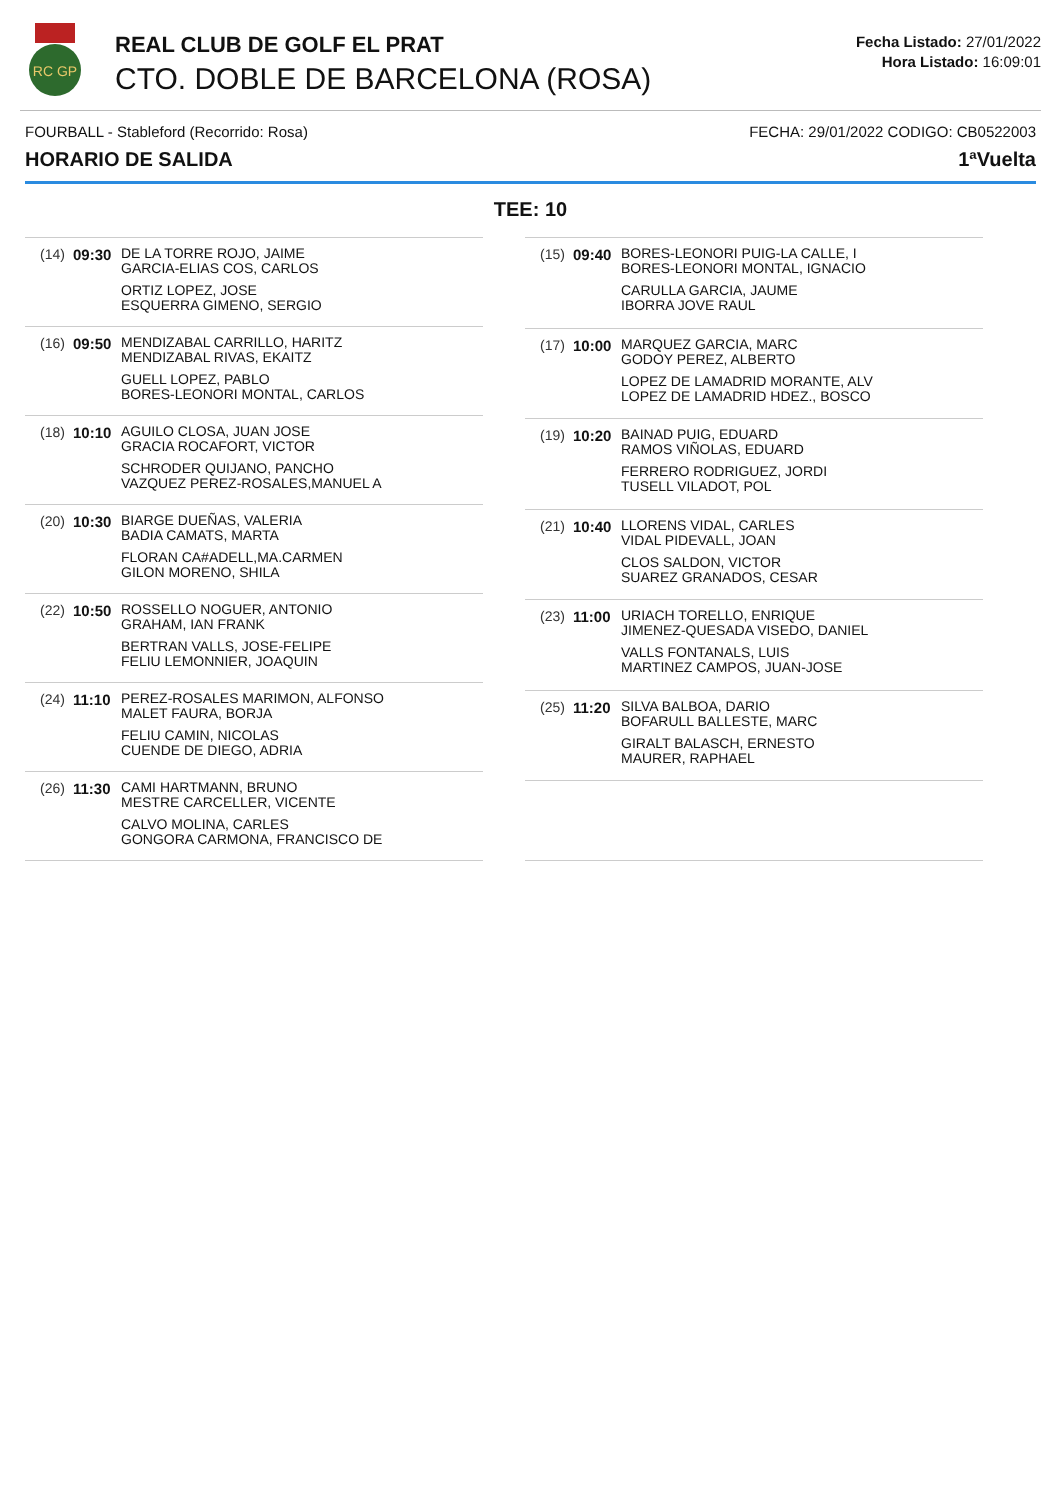RC GP
REAL CLUB DE GOLF EL PRAT
CTO. DOBLE DE BARCELONA (ROSA)
Fecha Listado: 27/01/2022
Hora Listado: 16:09:01
FOURBALL - Stableford (Recorrido: Rosa) FECHA: 29/01/2022 CODIGO: CB0522003
HORARIO DE SALIDA 1ªVuelta
TEE: 10
| (14) | 09:30 | DE LA TORRE ROJO, JAIME GARCIA-ELIAS COS, CARLOS ORTIZ LOPEZ, JOSE ESQUERRA GIMENO, SERGIO |
| (16) | 09:50 | MENDIZABAL CARRILLO, HARITZ MENDIZABAL RIVAS, EKAITZ GUELL LOPEZ, PABLO BORES-LEONORI MONTAL, CARLOS |
| (18) | 10:10 | AGUILO CLOSA, JUAN JOSE GRACIA ROCAFORT, VICTOR SCHRODER QUIJANO, PANCHO VAZQUEZ PEREZ-ROSALES,MANUEL A |
| (20) | 10:30 | BIARGE DUEÑAS, VALERIA BADIA CAMATS, MARTA FLORAN CA#ADELL,MA.CARMEN GILON MORENO, SHILA |
| (22) | 10:50 | ROSSELLO NOGUER, ANTONIO GRAHAM, IAN FRANK BERTRAN VALLS, JOSE-FELIPE FELIU LEMONNIER, JOAQUIN |
| (24) | 11:10 | PEREZ-ROSALES MARIMON, ALFONSO MALET FAURA, BORJA FELIU CAMIN, NICOLAS CUENDE DE DIEGO, ADRIA |
| (26) | 11:30 | CAMI HARTMANN, BRUNO MESTRE CARCELLER, VICENTE CALVO MOLINA, CARLES GONGORA CARMONA, FRANCISCO DE |
| (15) | 09:40 | BORES-LEONORI PUIG-LA CALLE, I BORES-LEONORI MONTAL, IGNACIO CARULLA GARCIA, JAUME IBORRA JOVE RAUL |
| (17) | 10:00 | MARQUEZ GARCIA, MARC GODOY PEREZ, ALBERTO LOPEZ DE LAMADRID MORANTE, ALV LOPEZ DE LAMADRID HDEZ., BOSCO |
| (19) | 10:20 | BAINAD PUIG, EDUARD RAMOS VIÑOLAS, EDUARD FERRERO RODRIGUEZ, JORDI TUSELL VILADOT, POL |
| (21) | 10:40 | LLORENS VIDAL, CARLES VIDAL PIDEVALL, JOAN CLOS SALDON, VICTOR SUAREZ GRANADOS, CESAR |
| (23) | 11:00 | URIACH TORELLO, ENRIQUE JIMENEZ-QUESADA VISEDO, DANIEL VALLS FONTANALS, LUIS MARTINEZ CAMPOS, JUAN-JOSE |
| (25) | 11:20 | SILVA BALBOA, DARIO BOFARULL BALLESTE, MARC GIRALT BALASCH, ERNESTO MAURER, RAPHAEL |